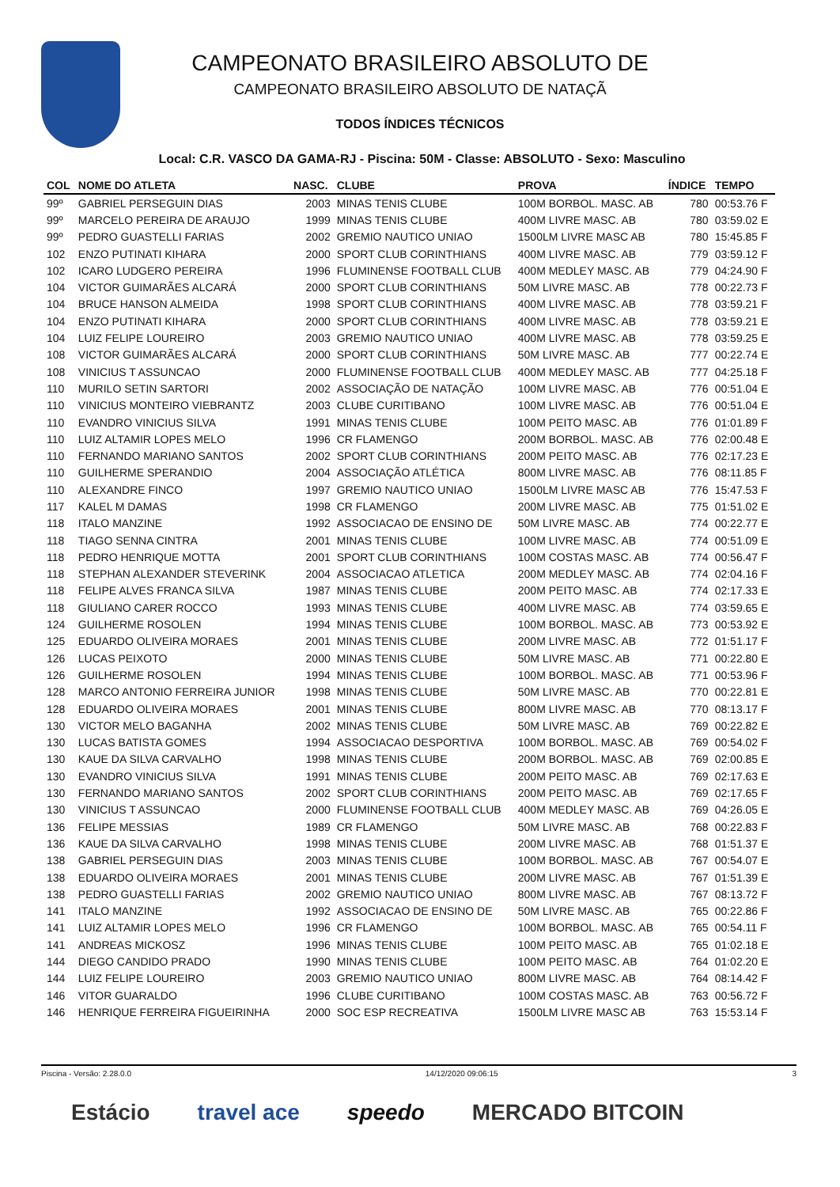CAMPEONATO BRASILEIRO ABSOLUTO DE
CAMPEONATO BRASILEIRO ABSOLUTO DE NATAÇÃ
TODOS ÍNDICES TÉCNICOS
Local: C.R. VASCO DA GAMA-RJ - Piscina: 50M - Classe: ABSOLUTO - Sexo: Masculino
| COL | NOME DO ATLETA | NASC. | CLUBE | PROVA | ÍNDICE | TEMPO |
| --- | --- | --- | --- | --- | --- | --- |
| 99º | GABRIEL PERSEGUIN DIAS | 2003 | MINAS TENIS CLUBE | 100M BORBOL. MASC. AB | 780 | 00:53.76 F |
| 99º | MARCELO PEREIRA DE ARAUJO | 1999 | MINAS TENIS CLUBE | 400M LIVRE MASC. AB | 780 | 03:59.02 E |
| 99º | PEDRO GUASTELLI FARIAS | 2002 | GREMIO NAUTICO UNIAO | 1500LM LIVRE MASC AB | 780 | 15:45.85 F |
| 102 | ENZO PUTINATI KIHARA | 2000 | SPORT CLUB CORINTHIANS | 400M LIVRE MASC. AB | 779 | 03:59.12 F |
| 102 | ICARO LUDGERO PEREIRA | 1996 | FLUMINENSE FOOTBALL CLUB | 400M MEDLEY MASC. AB | 779 | 04:24.90 F |
| 104 | VICTOR GUIMARÃES ALCARÁ | 2000 | SPORT CLUB CORINTHIANS | 50M LIVRE MASC. AB | 778 | 00:22.73 F |
| 104 | BRUCE HANSON ALMEIDA | 1998 | SPORT CLUB CORINTHIANS | 400M LIVRE MASC. AB | 778 | 03:59.21 F |
| 104 | ENZO PUTINATI KIHARA | 2000 | SPORT CLUB CORINTHIANS | 400M LIVRE MASC. AB | 778 | 03:59.21 E |
| 104 | LUIZ FELIPE LOUREIRO | 2003 | GREMIO NAUTICO UNIAO | 400M LIVRE MASC. AB | 778 | 03:59.25 E |
| 108 | VICTOR GUIMARÃES ALCARÁ | 2000 | SPORT CLUB CORINTHIANS | 50M LIVRE MASC. AB | 777 | 00:22.74 E |
| 108 | VINICIUS T ASSUNCAO | 2000 | FLUMINENSE FOOTBALL CLUB | 400M MEDLEY MASC. AB | 777 | 04:25.18 F |
| 110 | MURILO SETIN SARTORI | 2002 | ASSOCIAÇÃO DE NATAÇÃO | 100M LIVRE MASC. AB | 776 | 00:51.04 E |
| 110 | VINICIUS MONTEIRO VIEBRANTZ | 2003 | CLUBE CURITIBANO | 100M LIVRE MASC. AB | 776 | 00:51.04 E |
| 110 | EVANDRO VINICIUS SILVA | 1991 | MINAS TENIS CLUBE | 100M PEITO MASC. AB | 776 | 01:01.89 F |
| 110 | LUIZ ALTAMIR LOPES MELO | 1996 | CR FLAMENGO | 200M BORBOL. MASC. AB | 776 | 02:00.48 E |
| 110 | FERNANDO MARIANO SANTOS | 2002 | SPORT CLUB CORINTHIANS | 200M PEITO MASC. AB | 776 | 02:17.23 E |
| 110 | GUILHERME SPERANDIO | 2004 | ASSOCIAÇÃO ATLÉTICA | 800M LIVRE MASC. AB | 776 | 08:11.85 F |
| 110 | ALEXANDRE FINCO | 1997 | GREMIO NAUTICO UNIAO | 1500LM LIVRE MASC AB | 776 | 15:47.53 F |
| 117 | KALEL M DAMAS | 1998 | CR FLAMENGO | 200M LIVRE MASC. AB | 775 | 01:51.02 E |
| 118 | ITALO MANZINE | 1992 | ASSOCIACAO DE ENSINO DE | 50M LIVRE MASC. AB | 774 | 00:22.77 E |
| 118 | TIAGO SENNA CINTRA | 2001 | MINAS TENIS CLUBE | 100M LIVRE MASC. AB | 774 | 00:51.09 E |
| 118 | PEDRO HENRIQUE MOTTA | 2001 | SPORT CLUB CORINTHIANS | 100M COSTAS MASC. AB | 774 | 00:56.47 F |
| 118 | STEPHAN ALEXANDER STEVERINK | 2004 | ASSOCIACAO ATLETICA | 200M MEDLEY MASC. AB | 774 | 02:04.16 F |
| 118 | FELIPE ALVES FRANCA SILVA | 1987 | MINAS TENIS CLUBE | 200M PEITO MASC. AB | 774 | 02:17.33 E |
| 118 | GIULIANO CARER ROCCO | 1993 | MINAS TENIS CLUBE | 400M LIVRE MASC. AB | 774 | 03:59.65 E |
| 124 | GUILHERME ROSOLEN | 1994 | MINAS TENIS CLUBE | 100M BORBOL. MASC. AB | 773 | 00:53.92 E |
| 125 | EDUARDO OLIVEIRA MORAES | 2001 | MINAS TENIS CLUBE | 200M LIVRE MASC. AB | 772 | 01:51.17 F |
| 126 | LUCAS PEIXOTO | 2000 | MINAS TENIS CLUBE | 50M LIVRE MASC. AB | 771 | 00:22.80 E |
| 126 | GUILHERME ROSOLEN | 1994 | MINAS TENIS CLUBE | 100M BORBOL. MASC. AB | 771 | 00:53.96 F |
| 128 | MARCO ANTONIO FERREIRA JUNIOR | 1998 | MINAS TENIS CLUBE | 50M LIVRE MASC. AB | 770 | 00:22.81 E |
| 128 | EDUARDO OLIVEIRA MORAES | 2001 | MINAS TENIS CLUBE | 800M LIVRE MASC. AB | 770 | 08:13.17 F |
| 130 | VICTOR MELO BAGANHA | 2002 | MINAS TENIS CLUBE | 50M LIVRE MASC. AB | 769 | 00:22.82 E |
| 130 | LUCAS BATISTA GOMES | 1994 | ASSOCIACAO DESPORTIVA | 100M BORBOL. MASC. AB | 769 | 00:54.02 F |
| 130 | KAUE DA SILVA CARVALHO | 1998 | MINAS TENIS CLUBE | 200M BORBOL. MASC. AB | 769 | 02:00.85 E |
| 130 | EVANDRO VINICIUS SILVA | 1991 | MINAS TENIS CLUBE | 200M PEITO MASC. AB | 769 | 02:17.63 E |
| 130 | FERNANDO MARIANO SANTOS | 2002 | SPORT CLUB CORINTHIANS | 200M PEITO MASC. AB | 769 | 02:17.65 F |
| 130 | VINICIUS T ASSUNCAO | 2000 | FLUMINENSE FOOTBALL CLUB | 400M MEDLEY MASC. AB | 769 | 04:26.05 E |
| 136 | FELIPE MESSIAS | 1989 | CR FLAMENGO | 50M LIVRE MASC. AB | 768 | 00:22.83 F |
| 136 | KAUE DA SILVA CARVALHO | 1998 | MINAS TENIS CLUBE | 200M LIVRE MASC. AB | 768 | 01:51.37 E |
| 138 | GABRIEL PERSEGUIN DIAS | 2003 | MINAS TENIS CLUBE | 100M BORBOL. MASC. AB | 767 | 00:54.07 E |
| 138 | EDUARDO OLIVEIRA MORAES | 2001 | MINAS TENIS CLUBE | 200M LIVRE MASC. AB | 767 | 01:51.39 E |
| 138 | PEDRO GUASTELLI FARIAS | 2002 | GREMIO NAUTICO UNIAO | 800M LIVRE MASC. AB | 767 | 08:13.72 F |
| 141 | ITALO MANZINE | 1992 | ASSOCIACAO DE ENSINO DE | 50M LIVRE MASC. AB | 765 | 00:22.86 F |
| 141 | LUIZ ALTAMIR LOPES MELO | 1996 | CR FLAMENGO | 100M BORBOL. MASC. AB | 765 | 00:54.11 F |
| 141 | ANDREAS MICKOSZ | 1996 | MINAS TENIS CLUBE | 100M PEITO MASC. AB | 765 | 01:02.18 E |
| 144 | DIEGO CANDIDO PRADO | 1990 | MINAS TENIS CLUBE | 100M PEITO MASC. AB | 764 | 01:02.20 E |
| 144 | LUIZ FELIPE LOUREIRO | 2003 | GREMIO NAUTICO UNIAO | 800M LIVRE MASC. AB | 764 | 08:14.42 F |
| 146 | VITOR GUARALDO | 1996 | CLUBE CURITIBANO | 100M COSTAS MASC. AB | 763 | 00:56.72 F |
| 146 | HENRIQUE FERREIRA FIGUEIRINHA | 2000 | SOC ESP RECREATIVA | 1500LM LIVRE MASC AB | 763 | 15:53.14 F |
Piscina - Versão: 2.28.0.0 14/12/2020 09:06:15 3
Estácio travel ace speedo MERCADO BITCOIN